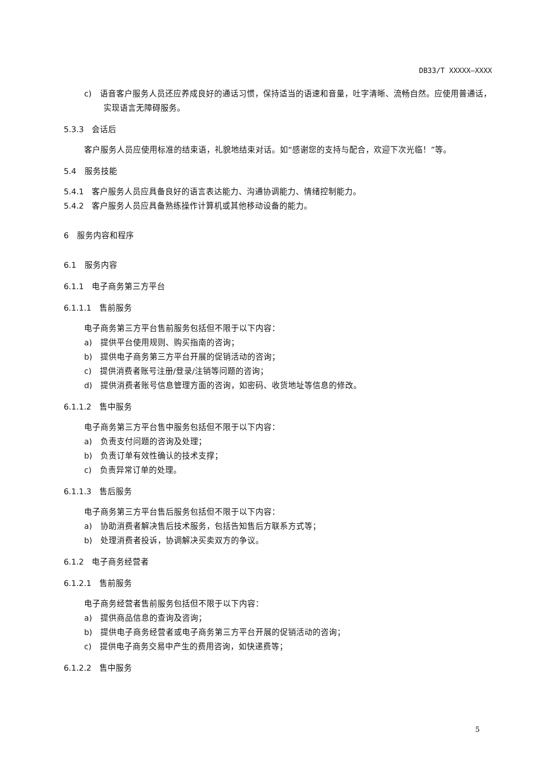DB33/T XXXXX—XXXX
c)　语音客户服务人员还应养成良好的通话习惯，保持适当的语速和音量，吐字清晰、流畅自然。应使用普通话，实现语言无障碍服务。
5.3.3　会话后
客户服务人员应使用标准的结束语，礼貌地结束对话。如“感谢您的支持与配合，欢迎下次光临！”等。
5.4　服务技能
5.4.1　客户服务人员应具备良好的语言表达能力、沟通协调能力、情绪控制能力。
5.4.2　客户服务人员应具备熟练操作计算机或其他移动设备的能力。
6　服务内容和程序
6.1　服务内容
6.1.1　电子商务第三方平台
6.1.1.1　售前服务
电子商务第三方平台售前服务包括但不限于以下内容：
a)　提供平台使用规则、购买指南的咨询；
b)　提供电子商务第三方平台开展的促销活动的咨询；
c)　提供消费者账号注册/登录/注销等问题的咨询；
d)　提供消费者账号信息管理方面的咨询，如密码、收货地址等信息的修改。
6.1.1.2　售中服务
电子商务第三方平台售中服务包括但不限于以下内容：
a)　负责支付问题的咨询及处理；
b)　负责订单有效性确认的技术支撑；
c)　负责异常订单的处理。
6.1.1.3　售后服务
电子商务第三方平台售后服务包括但不限于以下内容：
a)　协助消费者解决售后技术服务，包括告知售后方联系方式等；
b)　处理消费者投诉，协调解决买卖双方的争议。
6.1.2　电子商务经营者
6.1.2.1　售前服务
电子商务经营者售前服务包括但不限于以下内容：
a)　提供商品信息的查询及咨询；
b)　提供电子商务经营者或电子商务第三方平台开展的促销活动的咨询；
c)　提供电子商务交易中产生的费用咨询，如快递费等；
6.1.2.2　售中服务
5